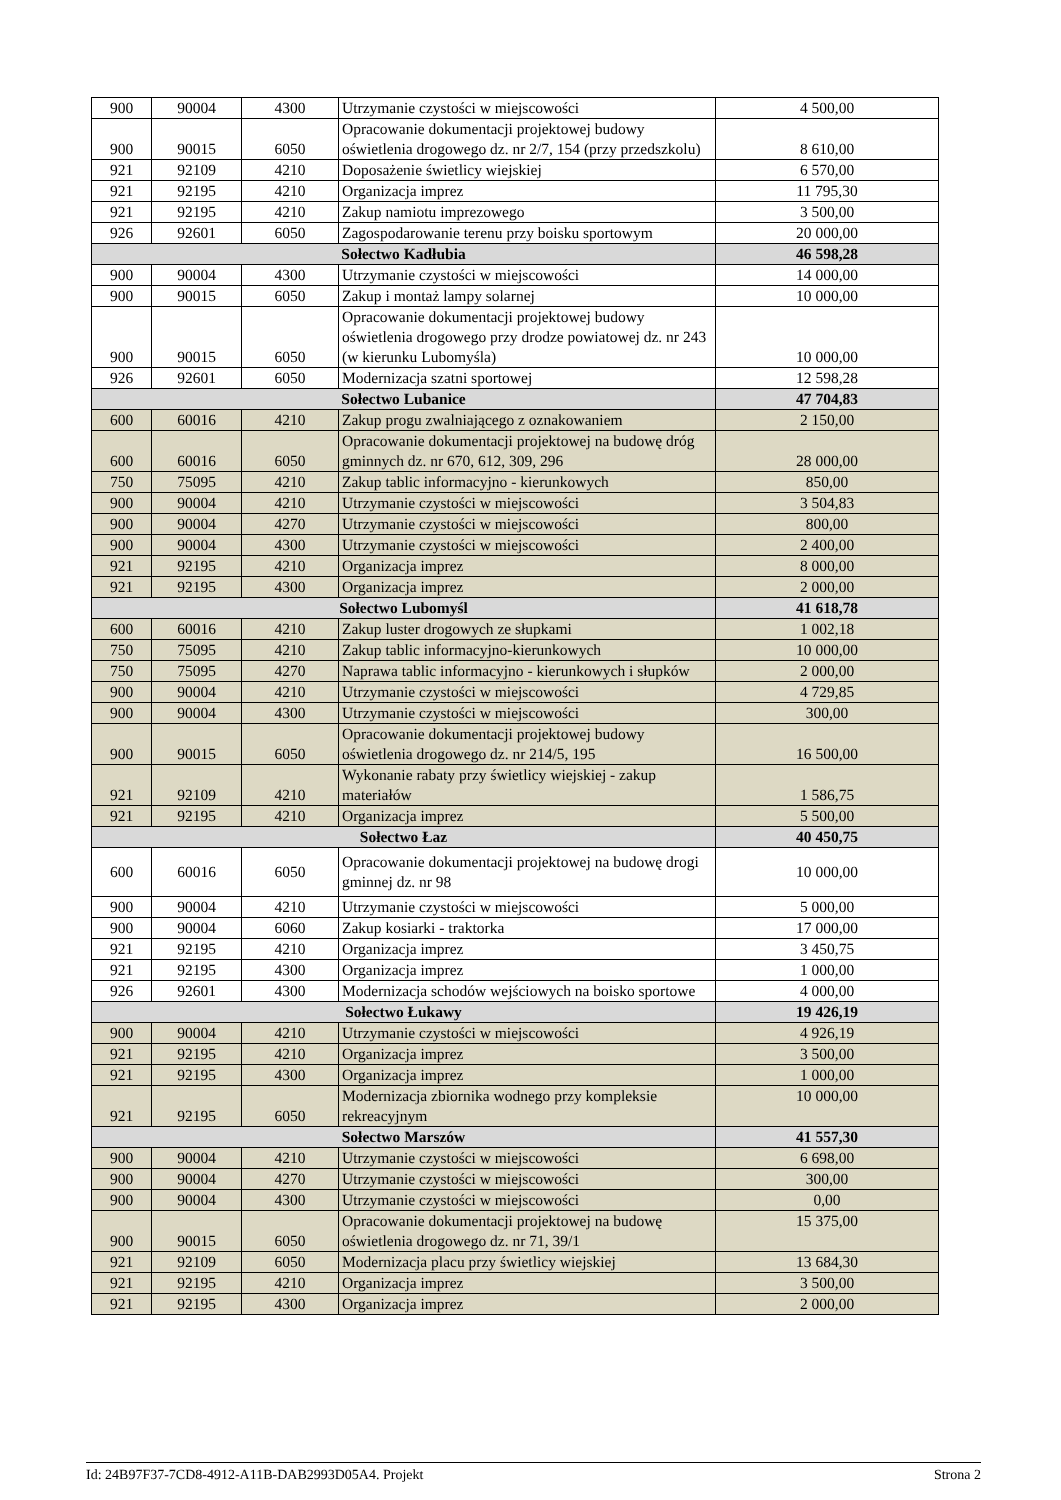| 900 | 90004 | 4300 | Utrzymanie czystości w miejscowości | 4 500,00 |
| 900 | 90015 | 6050 | Opracowanie dokumentacji projektowej budowy oświetlenia drogowego dz. nr 2/7, 154 (przy przedszkolu) | 8 610,00 |
| 921 | 92109 | 4210 | Doposażenie świetlicy wiejskiej | 6 570,00 |
| 921 | 92195 | 4210 | Organizacja imprez | 11 795,30 |
| 921 | 92195 | 4210 | Zakup namiotu imprezowego | 3 500,00 |
| 926 | 92601 | 6050 | Zagospodarowanie terenu przy boisku sportowym | 20 000,00 |
| Sołectwo Kadłubia | | | | 46 598,28 |
| 900 | 90004 | 4300 | Utrzymanie czystości w miejscowości | 14 000,00 |
| 900 | 90015 | 6050 | Zakup i montaż lampy solarnej | 10 000,00 |
| 900 | 90015 | 6050 | Opracowanie dokumentacji projektowej budowy oświetlenia drogowego przy drodze powiatowej dz. nr 243 (w kierunku Lubomyśla) | 10 000,00 |
| 926 | 92601 | 6050 | Modernizacja szatni sportowej | 12 598,28 |
| Sołectwo Lubanice | | | | 47 704,83 |
| 600 | 60016 | 4210 | Zakup progu zwalniającego z oznakowaniem | 2 150,00 |
| 600 | 60016 | 6050 | Opracowanie dokumentacji projektowej na budowę dróg gminnych dz. nr 670, 612, 309, 296 | 28 000,00 |
| 750 | 75095 | 4210 | Zakup tablic informacyjno - kierunkowych | 850,00 |
| 900 | 90004 | 4210 | Utrzymanie czystości w miejscowości | 3 504,83 |
| 900 | 90004 | 4270 | Utrzymanie czystości w miejscowości | 800,00 |
| 900 | 90004 | 4300 | Utrzymanie czystości w miejscowości | 2 400,00 |
| 921 | 92195 | 4210 | Organizacja imprez | 8 000,00 |
| 921 | 92195 | 4300 | Organizacja imprez | 2 000,00 |
| Sołectwo Lubomyśl | | | | 41 618,78 |
| 600 | 60016 | 4210 | Zakup luster drogowych ze słupkami | 1 002,18 |
| 750 | 75095 | 4210 | Zakup tablic informacyjno-kierunkowych | 10 000,00 |
| 750 | 75095 | 4270 | Naprawa tablic informacyjno - kierunkowych i słupków | 2 000,00 |
| 900 | 90004 | 4210 | Utrzymanie czystości w miejscowości | 4 729,85 |
| 900 | 90004 | 4300 | Utrzymanie czystości w miejscowości | 300,00 |
| 900 | 90015 | 6050 | Opracowanie dokumentacji projektowej budowy oświetlenia drogowego dz. nr 214/5, 195 | 16 500,00 |
| 921 | 92109 | 4210 | Wykonanie rabaty przy świetlicy wiejskiej - zakup materiałów | 1 586,75 |
| 921 | 92195 | 4210 | Organizacja imprez | 5 500,00 |
| Sołectwo Łaz | | | | 40 450,75 |
| 600 | 60016 | 6050 | Opracowanie dokumentacji projektowej na budowę drogi gminnej dz. nr 98 | 10 000,00 |
| 900 | 90004 | 4210 | Utrzymanie czystości w miejscowości | 5 000,00 |
| 900 | 90004 | 6060 | Zakup kosiarki - traktorka | 17 000,00 |
| 921 | 92195 | 4210 | Organizacja imprez | 3 450,75 |
| 921 | 92195 | 4300 | Organizacja imprez | 1 000,00 |
| 926 | 92601 | 4300 | Modernizacja schodów wejściowych na boisko sportowe | 4 000,00 |
| Sołectwo Łukawy | | | | 19 426,19 |
| 900 | 90004 | 4210 | Utrzymanie czystości w miejscowości | 4 926,19 |
| 921 | 92195 | 4210 | Organizacja imprez | 3 500,00 |
| 921 | 92195 | 4300 | Organizacja imprez | 1 000,00 |
| 921 | 92195 | 6050 | Modernizacja zbiornika wodnego przy kompleksie rekreacyjnym | 10 000,00 |
| Sołectwo Marszów | | | | 41 557,30 |
| 900 | 90004 | 4210 | Utrzymanie czystości w miejscowości | 6 698,00 |
| 900 | 90004 | 4270 | Utrzymanie czystości w miejscowości | 300,00 |
| 900 | 90004 | 4300 | Utrzymanie czystości w miejscowości | 0,00 |
| 900 | 90015 | 6050 | Opracowanie dokumentacji projektowej na budowę oświetlenia drogowego dz. nr 71, 39/1 | 15 375,00 |
| 921 | 92109 | 6050 | Modernizacja placu przy świetlicy wiejskiej | 13 684,30 |
| 921 | 92195 | 4210 | Organizacja imprez | 3 500,00 |
| 921 | 92195 | 4300 | Organizacja imprez | 2 000,00 |
Id: 24B97F37-7CD8-4912-A11B-DAB2993D05A4. Projekt Strona 2